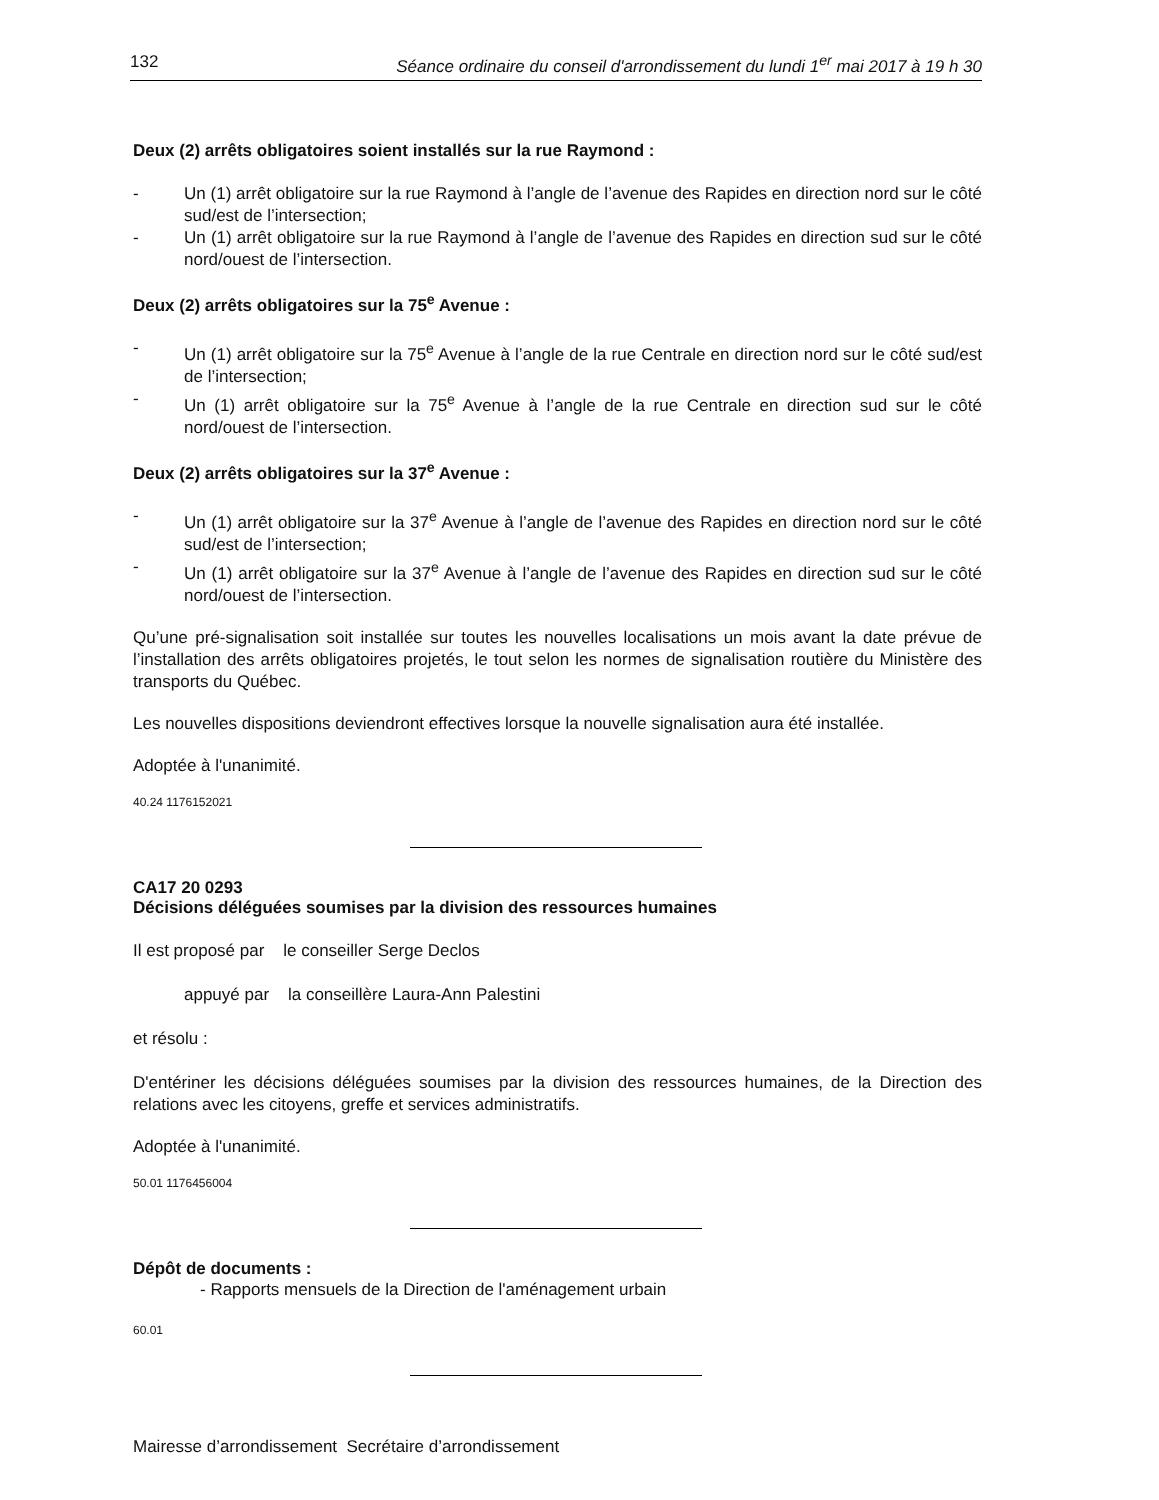132 Séance ordinaire du conseil d'arrondissement du lundi 1<sup>er</sup> mai 2017 à 19 h 30
Deux (2) arrêts obligatoires soient installés sur la rue Raymond :
- Un (1) arrêt obligatoire sur la rue Raymond à l’angle de l’avenue des Rapides en direction nord sur le côté sud/est de l’intersection;
- Un (1) arrêt obligatoire sur la rue Raymond à l’angle de l’avenue des Rapides en direction sud sur le côté nord/ouest de l’intersection.
Deux (2) arrêts obligatoires sur la 75<sup>e</sup> Avenue :
- Un (1) arrêt obligatoire sur la 75<sup>e</sup> Avenue à l’angle de la rue Centrale en direction nord sur le côté sud/est de l’intersection;
- Un (1) arrêt obligatoire sur la 75<sup>e</sup> Avenue à l’angle de la rue Centrale en direction sud sur le côté nord/ouest de l’intersection.
Deux (2) arrêts obligatoires sur la 37<sup>e</sup> Avenue :
- Un (1) arrêt obligatoire sur la 37<sup>e</sup> Avenue à l’angle de l’avenue des Rapides en direction nord sur le côté sud/est de l’intersection;
- Un (1) arrêt obligatoire sur la 37<sup>e</sup> Avenue à l’angle de l’avenue des Rapides en direction sud sur le côté nord/ouest de l’intersection.
Qu’une pré-signalisation soit installée sur toutes les nouvelles localisations un mois avant la date prévue de l’installation des arrêts obligatoires projetés, le tout selon les normes de signalisation routière du Ministère des transports du Québec.
Les nouvelles dispositions deviendront effectives lorsque la nouvelle signalisation aura été installée.
Adoptée à l'unanimité.
40.24 1176152021
CA17 20 0293
Décisions déléguées soumises par la division des ressources humaines
Il est proposé par le conseiller Serge Declos
appuyé par la conseillère Laura-Ann Palestini
et résolu :
D'entériner les décisions déléguées soumises par la division des ressources humaines, de la Direction des relations avec les citoyens, greffe et services administratifs.
Adoptée à l'unanimité.
50.01 1176456004
Dépôt de documents :
- Rapports mensuels de la Direction de l'aménagement urbain
60.01
Mairesse d’arrondissement Secrétaire d’arrondissement